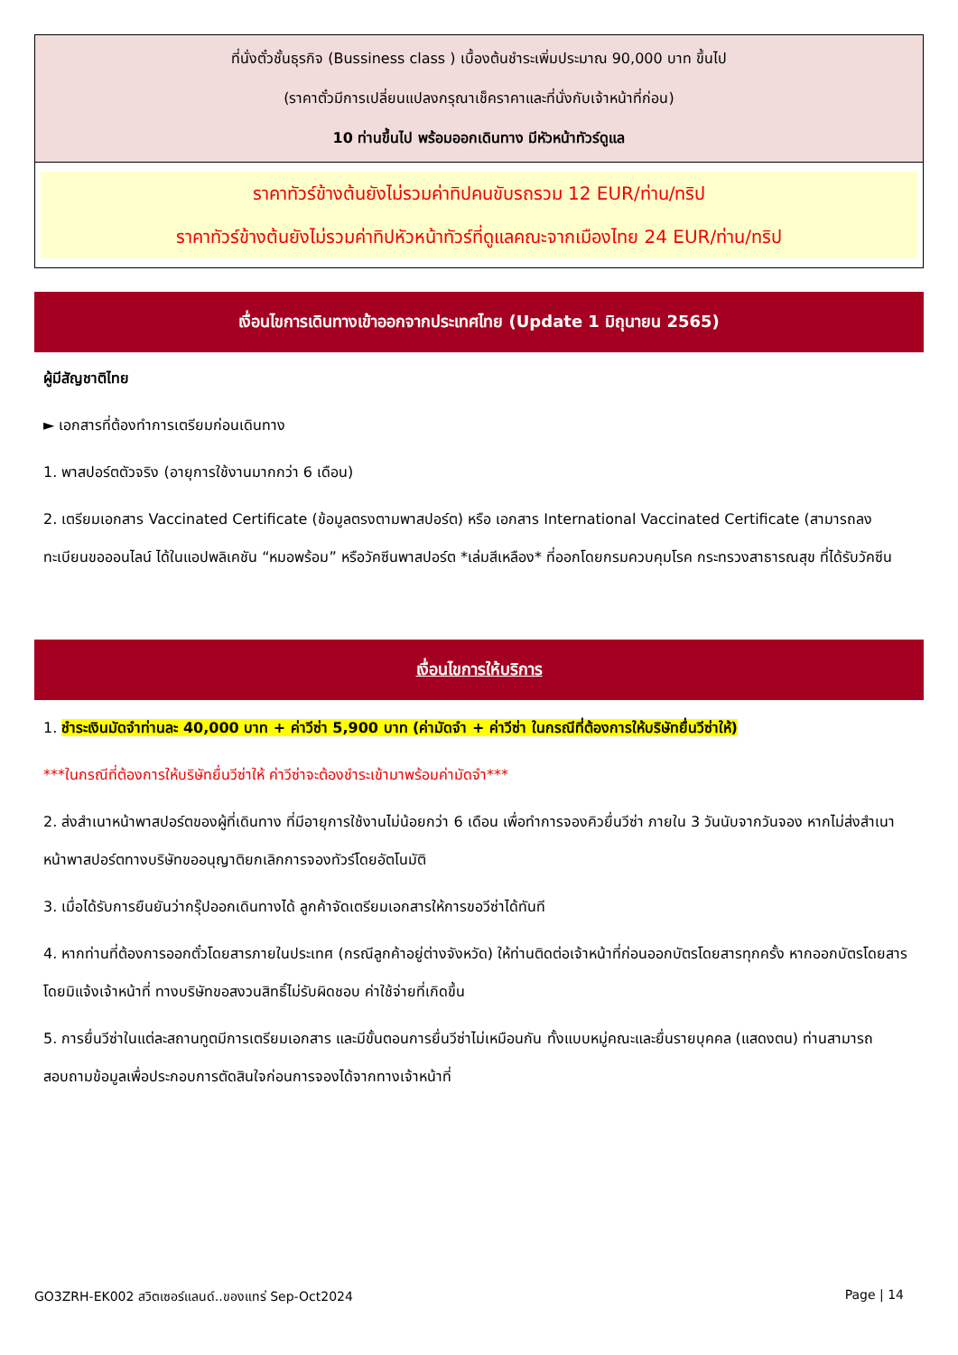| ที่นั่งตั๋วชั้นธุรกิจ (Bussiness class ) เบื้องต้นชำระเพิ่มประมาณ 90,000 บาท ขึ้นไป (ราคาตั๋วมีการเปลี่ยนแปลงกรุณาเช็คราคาและที่นั่งกับเจ้าหน้าที่ก่อน) 10 ท่านขึ้นไป พร้อมออกเดินทาง มีหัวหน้าทัวร์ดูแล |
| ราคาทัวร์ข้างต้นยังไม่รวมค่าทิปคนขับรถรวม 12 EUR/ท่าน/ทริป ราคาทัวร์ข้างต้นยังไม่รวมค่าทิปหัวหน้าทัวร์ที่ดูแลคณะจากเมืองไทย 24 EUR/ท่าน/ทริป |
เงื่อนไขการเดินทางเข้าออกจากประเทศไทย (Update 1 มิถุนายน 2565)
ผู้มีสัญชาติไทย
► เอกสารที่ต้องทำการเตรียมก่อนเดินทาง
1. พาสปอร์ตตัวจริง (อายุการใช้งานมากกว่า 6 เดือน)
2. เตรียมเอกสาร Vaccinated Certificate (ข้อมูลตรงตามพาสปอร์ต) หรือ เอกสาร International Vaccinated Certificate (สามารถลงทะเบียนขอออนไลน์ ได้ในแอปพลิเคชัน “หมอพร้อม” หรือวัคซีนพาสปอร์ต *เล่มสีเหลือง* ที่ออกโดยกรมควบคุมโรค กระทรวงสาธารณสุข ที่ได้รับวัคซีน
เงื่อนไขการให้บริการ
1. ชำระเงินมัดจำท่านละ 40,000 บาท + ค่าวีซ่า 5,900 บาท (ค่ามัดจำ + ค่าวีซ่า ในกรณีที่ต้องการให้บริษัทยื่นวีซ่าให้)
***ในกรณีที่ต้องการให้บริษัทยื่นวีซ่าให้ ค่าวีซ่าจะต้องชำระเข้ามาพร้อมค่ามัดจำ***
2. ส่งสำเนาหน้าพาสปอร์ตของผู้ที่เดินทาง ที่มีอายุการใช้งานไม่น้อยกว่า 6 เดือน เพื่อทำการจองคิวยื่นวีซ่า ภายใน 3 วันนับจากวันจอง หากไม่ส่งสำเนาหน้าพาสปอร์ตทางบริษัทขออนุญาติยกเลิกการจองทัวร์โดยอัตโนมัติ
3. เมื่อได้รับการยืนยันว่ากรุ๊ปออกเดินทางได้ ลูกค้าจัดเตรียมเอกสารให้การขอวีซ่าได้ทันที
4. หากท่านที่ต้องการออกตั๋วโดยสารภายในประเทศ (กรณีลูกค้าอยู่ต่างจังหวัด) ให้ท่านติดต่อเจ้าหน้าที่ก่อนออกบัตรโดยสารทุกครั้ง หากออกบัตรโดยสารโดยมิแจ้งเจ้าหน้าที่ ทางบริษัทขอสงวนสิทธิ์ไม่รับผิดชอบ ค่าใช้จ่ายที่เกิดขึ้น
5. การยื่นวีซ่าในแต่ละสถานทูตมีการเตรียมเอกสาร และมีขั้นตอนการยื่นวีซ่าไม่เหมือนกัน ทั้งแบบหมู่คณะและยื่นรายบุคคล (แสดงตน) ท่านสามารถสอบถามข้อมูลเพื่อประกอบการตัดสินใจก่อนการจองได้จากทางเจ้าหน้าที่
GO3ZRH-EK002 สวิตเซอร์แลนด์..ของแทร่ Sep-Oct2024 Page | 14